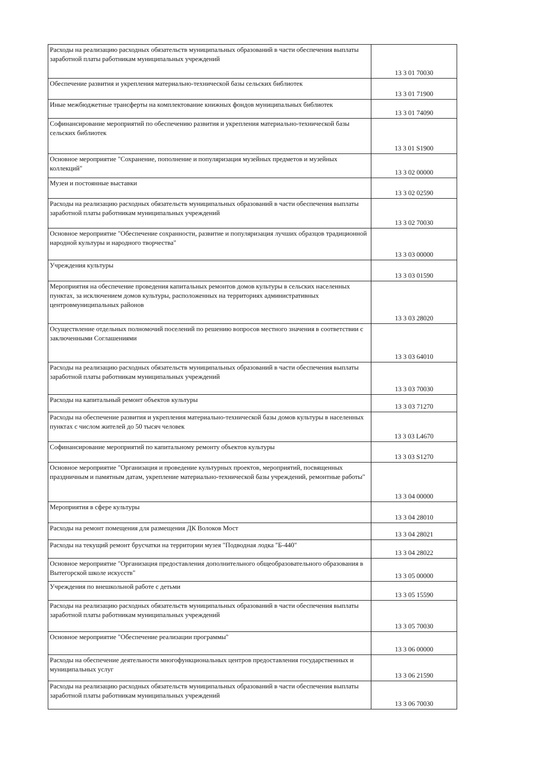| Расходы на реализацию расходных обязательств муниципальных образований в части обеспечения выплаты заработной платы работникам муниципальных учреждений | 13 3 01 70030 |
| Обеспечение развития и укрепления материально-технической базы сельских библиотек | 13 3 01 71900 |
| Иные межбюджетные трансферты на комплектование книжных фондов муниципальных библиотек | 13 3 01 74090 |
| Софинансирование мероприятий по обеспечению развития и укрепления материально-технической базы сельских библиотек | 13 3 01 S1900 |
| Основное мероприятие "Сохранение, пополнение и популяризация музейных предметов и музейных коллекций" | 13 3 02 00000 |
| Музеи и постоянные выставки | 13 3 02 02590 |
| Расходы на реализацию расходных обязательств муниципальных образований в части обеспечения выплаты заработной платы работникам муниципальных учреждений | 13 3 02 70030 |
| Основное мероприятие "Обеспечение сохранности, развитие и популяризация лучших образцов традиционной народной культуры и народного творчества" | 13 3 03 00000 |
| Учреждения культуры | 13 3 03 01590 |
| Мероприятия на обеспечение проведения капитальных ремонтов домов культуры в сельских населенных пунктах, за исключением домов культуры, расположенных на территориях административных центровмуниципальных районов | 13 3 03 28020 |
| Осуществление отдельных полномочий поселений по решению вопросов местного значения в соответствии с заключенными Соглашениями | 13 3 03 64010 |
| Расходы на реализацию расходных обязательств муниципальных образований в части обеспечения выплаты заработной платы работникам муниципальных учреждений | 13 3 03 70030 |
| Расходы на капитальный ремонт объектов культуры | 13 3 03 71270 |
| Расходы на обеспечение развития и укрепления материально-технической базы домов культуры в населенных пунктах с числом жителей до 50 тысяч человек | 13 3 03 L4670 |
| Софинансирование мероприятий по капитальному ремонту объектов культуры | 13 3 03 S1270 |
| Основное мероприятие "Организация и проведение культурных проектов, мероприятий, посвященных праздничным и памятным датам, укрепление материально-технической базы учреждений, ремонтные работы" | 13 3 04 00000 |
| Мероприятия в сфере культуры | 13 3 04 28010 |
| Расходы на ремонт помещения для размещения ДК Волоков Мост | 13 3 04 28021 |
| Расходы на текущий ремонт брусчатки на территории музея "Подводная лодка "Б-440" | 13 3 04 28022 |
| Основное мероприятие "Организация предоставления дополнительного общеобразовательного образования в Вытегорской школе искусств" | 13 3 05 00000 |
| Учреждения по внешкольной работе с детьми | 13 3 05 15590 |
| Расходы на реализацию расходных обязательств муниципальных образований в части обеспечения выплаты заработной платы работникам муниципальных учреждений | 13 3 05 70030 |
| Основное мероприятие "Обеспечение реализации программы" | 13 3 06 00000 |
| Расходы на обеспечение деятельности многофункциональных центров предоставления государственных и муниципальных услуг | 13 3 06 21590 |
| Расходы на реализацию расходных обязательств муниципальных образований в части обеспечения выплаты заработной платы работникам муниципальных учреждений | 13 3 06 70030 |